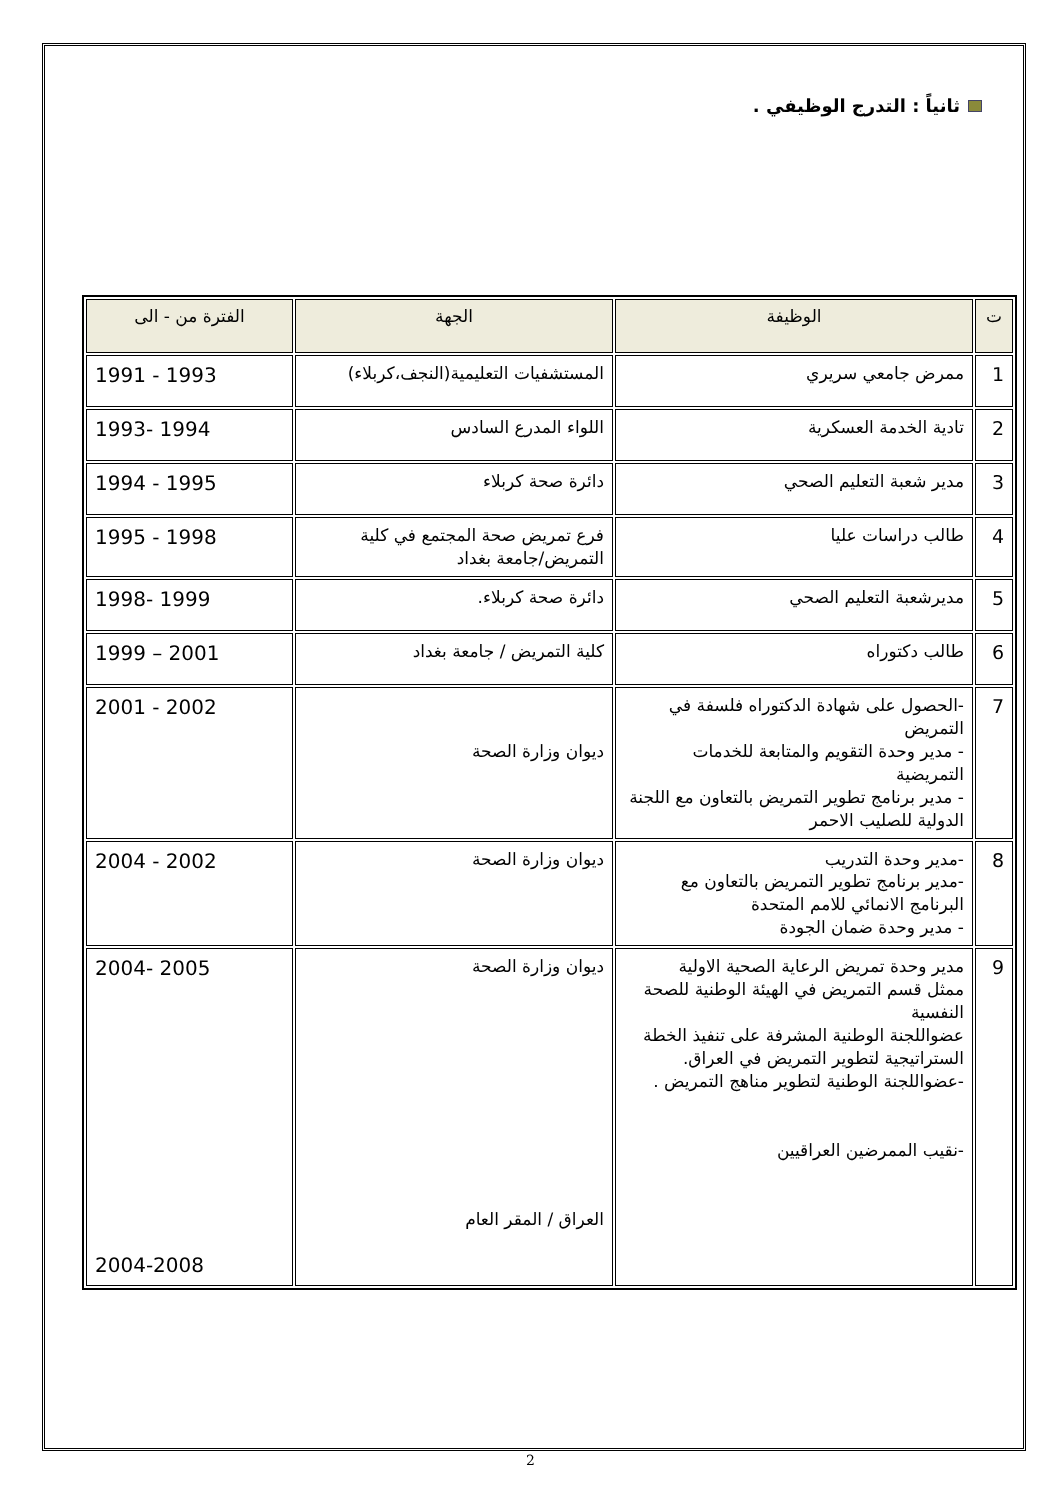ثانياً : التدرج الوظيفي .
| ت | الوظيفة | الجهة | الفترة من - الى |
| --- | --- | --- | --- |
| 1 | ممرض جامعي سريري | المستشفيات التعليمية(النجف،كربلاء) | 1991 - 1993 |
| 2 | تادية الخدمة العسكرية | اللواء المدرع السادس | 1993- 1994 |
| 3 | مدير شعبة التعليم الصحي | دائرة صحة كربلاء | 1994 - 1995 |
| 4 | طالب دراسات عليا | فرع تمريض صحة المجتمع في كلية التمريض/جامعة بغداد | 1995 - 1998 |
| 5 | مديرشعبة التعليم الصحي | دائرة صحة كربلاء. | 1998- 1999 |
| 6 | طالب دكتوراه | كلية التمريض / جامعة بغداد | 1999 – 2001 |
| 7 | -الحصول على شهادة الدكتوراه فلسفة في التمريض - مدير وحدة التقويم والمتابعة للخدمات التمريضية - مدير برنامج تطوير التمريض بالتعاون مع اللجنة الدولية للصليب الاحمر | ديوان وزارة الصحة | 2001 - 2002 |
| 8 | -مدير وحدة التدريب -مدير برنامج تطوير التمريض بالتعاون مع البرنامج الانمائي للامم المتحدة - مدير وحدة ضمان الجودة | ديوان وزارة الصحة | 2004 - 2002 |
| 9 | مدير وحدة تمريض الرعاية الصحية الاولية ممثل قسم التمريض في الهيئة الوطنية للصحة النفسية عضواللجنة الوطنية المشرفة على تنفيذ الخطة الستراتيجية لتطوير التمريض في العراق. -عضواللجنة الوطنية لتطوير مناهج التمريض . -نقيب الممرضين العراقيين | ديوان وزارة الصحة العراق / المقر العام | 2004- 2005 2004-2008 |
2